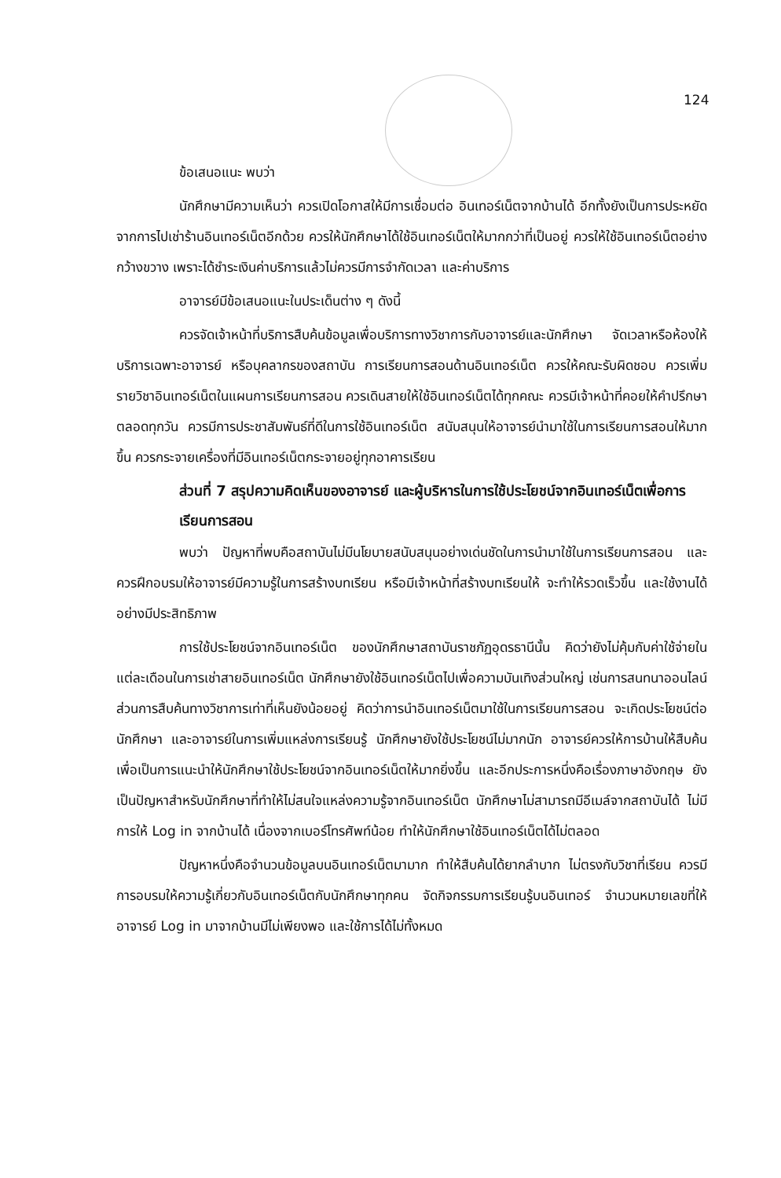124
ข้อเสนอแนะ พบว่า
นักศึกษามีความเห็นว่า ควรเปิดโอกาสให้มีการเชื่อมต่อ อินเทอร์เน็ตจากบ้านได้ อีกทั้งยังเป็นการประหยัดจากการไปเช่าร้านอินเทอร์เน็ตอีกด้วย ควรให้นักศึกษาได้ใช้อินเทอร์เน็ตให้มากกว่าที่เป็นอยู่ ควรให้ใช้อินเทอร์เน็ตอย่างกว้างขวาง เพราะได้ชำระเงินค่าบริการแล้วไม่ควรมีการจำกัดเวลา และค่าบริการ
อาจารย์มีข้อเสนอแนะในประเด็นต่าง ๆ ดังนี้
ควรจัดเจ้าหน้าที่บริการสืบค้นข้อมูลเพื่อบริการทางวิชาการกับอาจารย์และนักศึกษา จัดเวลาหรือห้องให้บริการเฉพาะอาจารย์ หรือบุคลากรของสถาบัน การเรียนการสอนด้านอินเทอร์เน็ต ควรให้คณะรับผิดชอบ ควรเพิ่มรายวิชาอินเทอร์เน็ตในแผนการเรียนการสอน ควรเดินสายให้ใช้อินเทอร์เน็ตได้ทุกคณะ ควรมีเจ้าหน้าที่คอยให้คำปรึกษาตลอดทุกวัน ควรมีการประชาสัมพันธ์ที่ดีในการใช้อินเทอร์เน็ต สนับสนุนให้อาจารย์นำมาใช้ในการเรียนการสอนให้มากขึ้น ควรกระจายเครื่องที่มีอินเทอร์เน็ตกระจายอยู่ทุกอาคารเรียน
ส่วนที่ 7 สรุปความคิดเห็นของอาจารย์ และผู้บริหารในการใช้ประโยชน์จากอินเทอร์เน็ตเพื่อการเรียนการสอน
พบว่า ปัญหาที่พบคือสถาบันไม่มีนโยบายสนับสนุนอย่างเด่นชัดในการนำมาใช้ในการเรียนการสอน และควรฝึกอบรมให้อาจารย์มีความรู้ในการสร้างบทเรียน หรือมีเจ้าหน้าที่สร้างบทเรียนให้ จะทำให้รวดเร็วขึ้น และใช้งานได้อย่างมีประสิทธิภาพ
การใช้ประโยชน์จากอินเทอร์เน็ต ของนักศึกษาสถาบันราชภัฏอุดรธานีนั้น คิดว่ายังไม่คุ้มกับค่าใช้จ่ายในแต่ละเดือนในการเช่าสายอินเทอร์เน็ต นักศึกษายังใช้อินเทอร์เน็ตไปเพื่อความบันเทิงส่วนใหญ่ เช่นการสนทนาออนไลน์ ส่วนการสืบค้นทางวิชาการเท่าที่เห็นยังน้อยอยู่ คิดว่าการนำอินเทอร์เน็ตมาใช้ในการเรียนการสอน จะเกิดประโยชน์ต่อนักศึกษา และอาจารย์ในการเพิ่มแหล่งการเรียนรู้ นักศึกษายังใช้ประโยชน์ไม่มากนัก อาจารย์ควรให้การบ้านให้สืบค้นเพื่อเป็นการแนะนำให้นักศึกษาใช้ประโยชน์จากอินเทอร์เน็ตให้มากยิ่งขึ้น และอีกประการหนึ่งคือเรื่องภาษาอังกฤษ ยังเป็นปัญหาสำหรับนักศึกษาที่ทำให้ไม่สนใจแหล่งความรู้จากอินเทอร์เน็ต นักศึกษาไม่สามารถมีอีเมล์จากสถาบันได้ ไม่มีการให้ Log in จากบ้านได้ เนื่องจากเบอร์โทรศัพท์น้อย ทำให้นักศึกษาใช้อินเทอร์เน็ตได้ไม่ตลอด
ปัญหาหนึ่งคือจำนวนข้อมูลบนอินเทอร์เน็ตมามาก ทำให้สืบค้นได้ยากลำบาก ไม่ตรงกับวิชาที่เรียน ควรมีการอบรมให้ความรู้เกี่ยวกับอินเทอร์เน็ตกับนักศึกษาทุกคน จัดกิจกรรมการเรียนรู้บนอินเทอร์ จำนวนหมายเลขที่ให้อาจารย์ Log in มาจากบ้านมีไม่เพียงพอ และใช้การได้ไม่ทั้งหมด